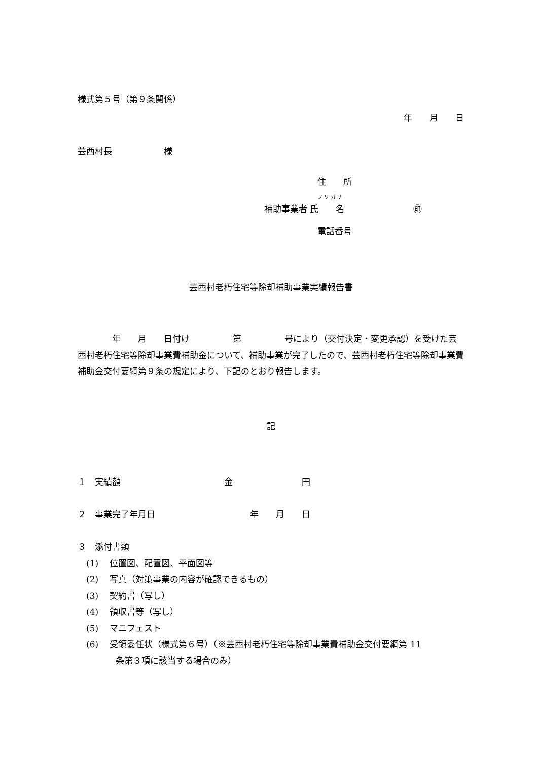様式第５号（第９条関係）
年　　月　　日
芸西村長　　　　　　様
住　　所
フ リ ガ ナ
補助事業者 氏　　名　　　　　　　　㊞
電話番号
芸西村老朽住宅等除却補助事業実績報告書
　　　　年　　月　　日付け　　　　　第　　　　　号により（交付決定・変更承認）を受けた芸西村老朽住宅等除却事業費補助金について、補助事業が完了したので、芸西村老朽住宅等除却事業費補助金交付要綱第９条の規定により、下記のとおり報告します。
記
１　実績額　　　　　　　　　　　　金　　　　　　　　円
２　事業完了年月日　　　　　　　　　　　年　　月　　日
３　添付書類
　(1)　 位置図、配置図、平面図等
　(2)　 写真（対策事業の内容が確認できるもの）
　(3)　 契約書（写し）
　(4)　 領収書等（写し）
　(5)　 マニフェスト
　(6)　 受領委任状（様式第６号）（※芸西村老朽住宅等除却事業費補助金交付要綱第 11
条第３項に該当する場合のみ）